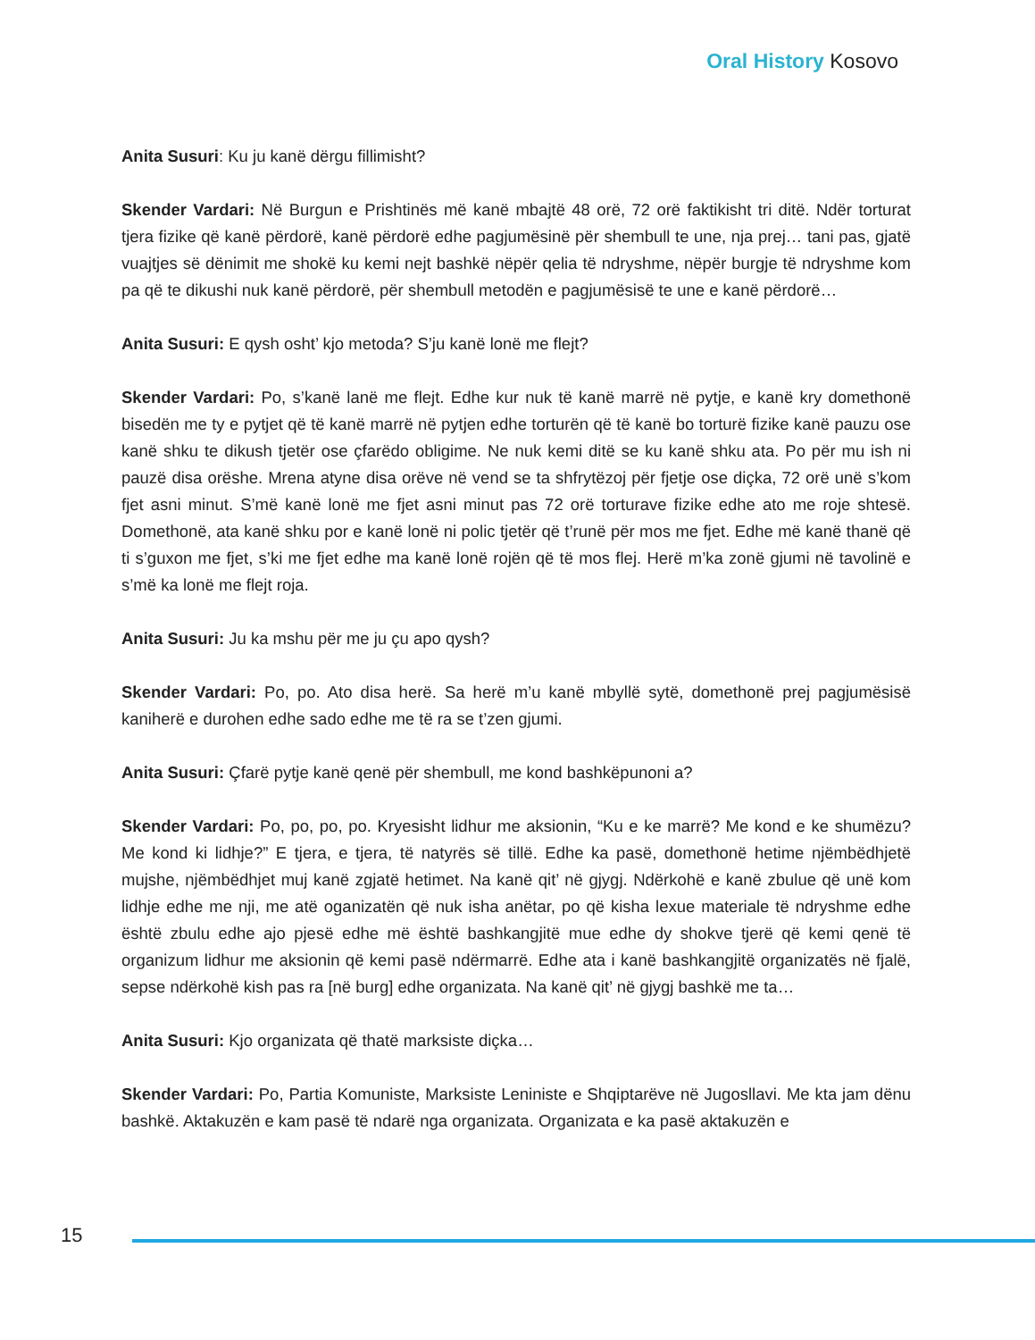Oral History Kosovo
Anita Susuri: Ku ju kanë dërgu fillimisht?
Skender Vardari: Në Burgun e Prishtinës më kanë mbajtë 48 orë, 72 orë faktikisht tri ditë. Ndër torturat tjera fizike që kanë përdorë, kanë përdorë edhe pagjumësinë për shembull te une, nja prej… tani pas, gjatë vuajtjes së dënimit me shokë ku kemi nejt bashkë nëpër qelia të ndryshme, nëpër burgje të ndryshme kom pa që te dikushi nuk kanë përdorë, për shembull metodën e pagjumësisë te une e kanë përdorë…
Anita Susuri: E qysh osht’ kjo metoda? S’ju kanë lonë me flejt?
Skender Vardari: Po, s’kanë lanë me flejt. Edhe kur nuk të kanë marrë në pytje, e kanë kry domethonë bisedën me ty e pytjet që të kanë marrë në pytjen edhe torturën që të kanë bo torturë fizike kanë pauzu ose kanë shku te dikush tjetër ose çfarëdo obligime. Ne nuk kemi ditë se ku kanë shku ata. Po për mu ish ni pauzë disa orëshe. Mrena atyne disa orëve në vend se ta shfrytëzoj për fjetje ose diçka, 72 orë unë s’kom fjet asni minut. S’më kanë lonë me fjet asni minut pas 72 orë torturave fizike edhe ato me roje shtesë. Domethonë, ata kanë shku por e kanë lonë ni polic tjetër që t’runë për mos me fjet. Edhe më kanë thanë që ti s’guxon me fjet, s’ki me fjet edhe ma kanë lonë rojën që të mos flej. Herë m’ka zonë gjumi në tavolinë e s’më ka lonë me flejt roja.
Anita Susuri: Ju ka mshu për me ju çu apo qysh?
Skender Vardari: Po, po. Ato disa herë. Sa herë m’u kanë mbyllë sytë, domethonë prej pagjumësisë kaniherë e durohen edhe sado edhe me të ra se t’zen gjumi.
Anita Susuri: Çfarë pytje kanë qenë për shembull, me kond bashkëpunoni a?
Skender Vardari: Po, po, po, po. Kryesisht lidhur me aksionin, “Ku e ke marrë? Me kond e ke shumëzu? Me kond ki lidhje?” E tjera, e tjera, të natyrës së tillë. Edhe ka pasë, domethonë hetime njëmbëdhjetë mujshe, njëmbëdhjet muj kanë zgjatë hetimet. Na kanë qit’ në gjygj. Ndërkohë e kanë zbulue që unë kom lidhje edhe me nji, me atë oganizatën që nuk isha anëtar, po që kisha lexue materiale të ndryshme edhe është zbulu edhe ajo pjesë edhe më është bashkangjitë mue edhe dy shokve tjerë që kemi qenë të organizum lidhur me aksionin që kemi pasë ndërmarrë. Edhe ata i kanë bashkangjitë organizatës në fjalë, sepse ndërkohë kish pas ra [në burg] edhe organizata. Na kanë qit’ në gjygj bashkë me ta…
Anita Susuri: Kjo organizata që thatë marksiste diçka…
Skender Vardari: Po, Partia Komuniste, Marksiste Leniniste e Shqiptarëve në Jugosllavi. Me kta jam dënu bashkë. Aktakuzën e kam pasë të ndarë nga organizata. Organizata e ka pasë aktakuzën e
15